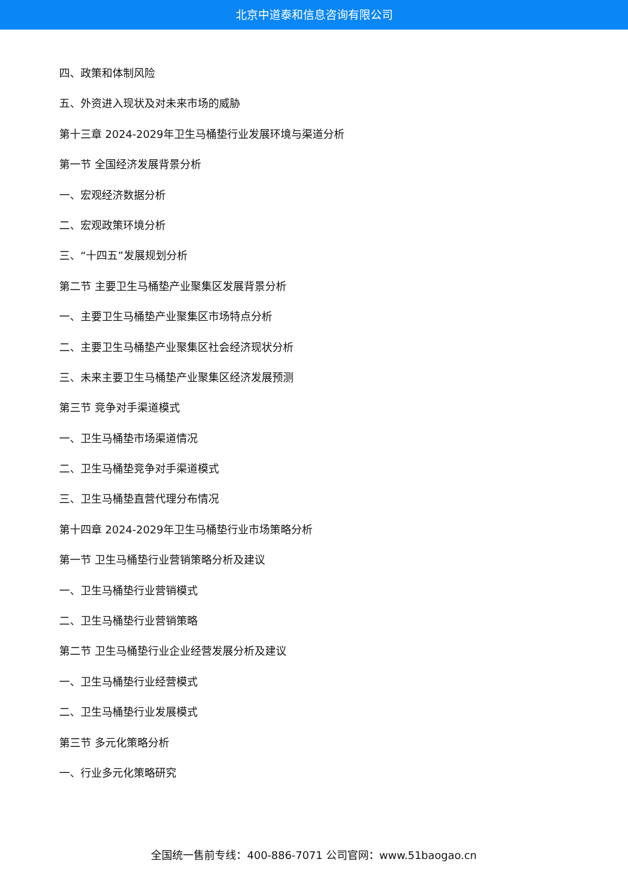北京中道泰和信息咨询有限公司
四、政策和体制风险
五、外资进入现状及对未来市场的威胁
第十三章 2024-2029年卫生马桶垫行业发展环境与渠道分析
第一节 全国经济发展背景分析
一、宏观经济数据分析
二、宏观政策环境分析
三、“十四五”发展规划分析
第二节 主要卫生马桶垫产业聚集区发展背景分析
一、主要卫生马桶垫产业聚集区市场特点分析
二、主要卫生马桶垫产业聚集区社会经济现状分析
三、未来主要卫生马桶垫产业聚集区经济发展预测
第三节 竞争对手渠道模式
一、卫生马桶垫市场渠道情况
二、卫生马桶垫竞争对手渠道模式
三、卫生马桶垫直营代理分布情况
第十四章 2024-2029年卫生马桶垫行业市场策略分析
第一节 卫生马桶垫行业营销策略分析及建议
一、卫生马桶垫行业营销模式
二、卫生马桶垫行业营销策略
第二节 卫生马桶垫行业企业经营发展分析及建议
一、卫生马桶垫行业经营模式
二、卫生马桶垫行业发展模式
第三节 多元化策略分析
一、行业多元化策略研究
全国统一售前专线：400-886-7071 公司官网：www.51baogao.cn